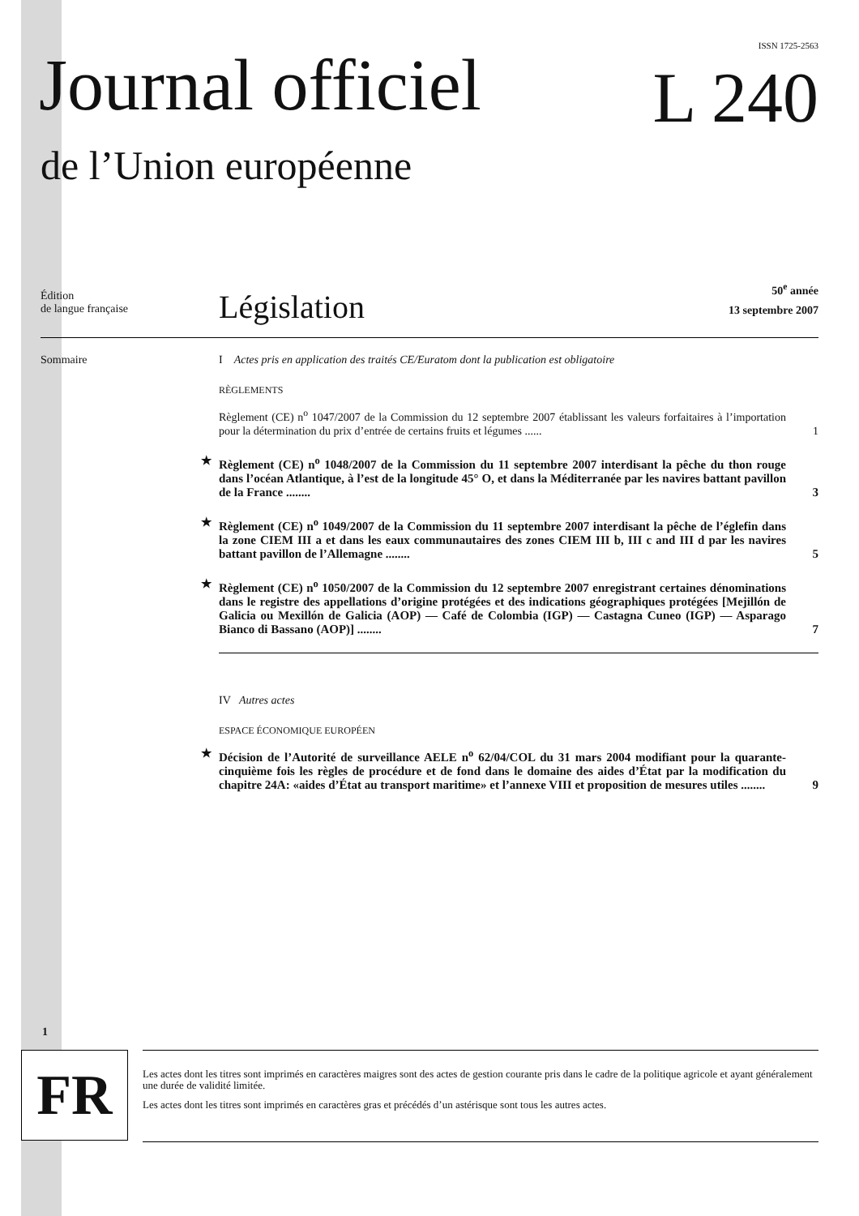ISSN 1725-2563
Journal officiel L 240
de l’Union européenne
Édition
de langue française
Législation
50<sup>e</sup> année
13 septembre 2007
Sommaire
I Actes pris en application des traités CE/Euratom dont la publication est obligatoire
RÈGLEMENTS
Règlement (CE) n<sup>o</sup> 1047/2007 de la Commission du 12 septembre 2007 établissant les valeurs forfaitaires à l’importation pour la détermination du prix d’entrée de certains fruits et légumes ...... 1
★ Règlement (CE) n<sup>o</sup> 1048/2007 de la Commission du 11 septembre 2007 interdisant la pêche du thon rouge dans l’océan Atlantique, à l’est de la longitude 45° O, et dans la Méditerranée par les navires battant pavillon de la France ........ 3
★ Règlement (CE) n<sup>o</sup> 1049/2007 de la Commission du 11 septembre 2007 interdisant la pêche de l’églefin dans la zone CIEM III a et dans les eaux communautaires des zones CIEM III b, III c and III d par les navires battant pavillon de l’Allemagne ........ 5
★ Règlement (CE) n<sup>o</sup> 1050/2007 de la Commission du 12 septembre 2007 enregistrant certaines dénominations dans le registre des appellations d’origine protégées et des indications géographiques protégées [Mejillón de Galicia ou Mexillón de Galicia (AOP) — Café de Colombia (IGP) — Castagna Cuneo (IGP) — Asparago Bianco di Bassano (AOP)] ........ 7
IV Autres actes
ESPACE ÉCONOMIQUE EUROPÉEN
★ Décision de l’Autorité de surveillance AELE n<sup>o</sup> 62/04/COL du 31 mars 2004 modifiant pour la quarante-cinquième fois les règles de procédure et de fond dans le domaine des aides d’État par la modification du chapitre 24A: «aides d’État au transport maritime» et l’annexe VIII et proposition de mesures utiles ........ 9
1
FR
Les actes dont les titres sont imprimés en caractères maigres sont des actes de gestion courante pris dans le cadre de la politique agricole et ayant généralement une durée de validité limitée.
Les actes dont les titres sont imprimés en caractères gras et précédés d’un astérisque sont tous les autres actes.